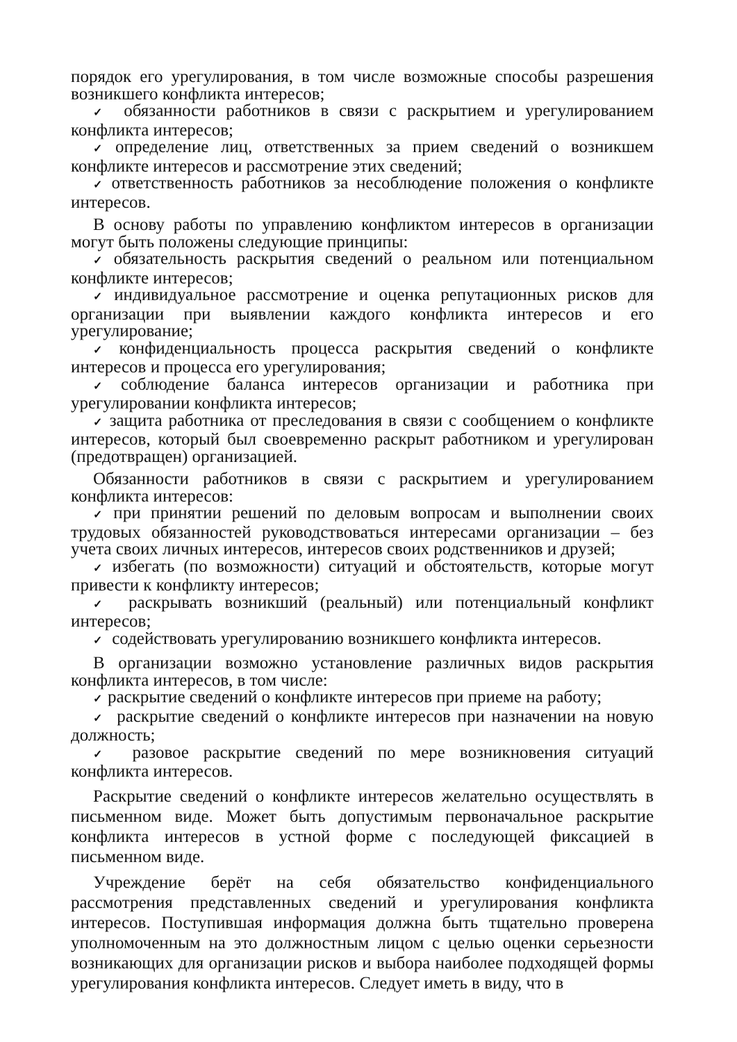порядок его урегулирования, в том числе возможные способы разрешения возникшего конфликта интересов;
✓ обязанности работников в связи с раскрытием и урегулированием конфликта интересов;
✓ определение лиц, ответственных за прием сведений о возникшем конфликте интересов и рассмотрение этих сведений;
✓ ответственность работников за несоблюдение положения о конфликте интересов.
В основу работы по управлению конфликтом интересов в организации могут быть положены следующие принципы:
✓ обязательность раскрытия сведений о реальном или потенциальном конфликте интересов;
✓ индивидуальное рассмотрение и оценка репутационных рисков для организации при выявлении каждого конфликта интересов и его урегулирование;
✓ конфиденциальность процесса раскрытия сведений о конфликте интересов и процесса его урегулирования;
✓ соблюдение баланса интересов организации и работника при урегулировании конфликта интересов;
✓ защита работника от преследования в связи с сообщением о конфликте интересов, который был своевременно раскрыт работником и урегулирован (предотвращен) организацией.
Обязанности работников в связи с раскрытием и урегулированием конфликта интересов:
✓ при принятии решений по деловым вопросам и выполнении своих трудовых обязанностей руководствоваться интересами организации – без учета своих личных интересов, интересов своих родственников и друзей;
✓ избегать (по возможности) ситуаций и обстоятельств, которые могут привести к конфликту интересов;
✓ раскрывать возникший (реальный) или потенциальный конфликт интересов;
✓ содействовать урегулированию возникшего конфликта интересов.
В организации возможно установление различных видов раскрытия конфликта интересов, в том числе:
✓ раскрытие сведений о конфликте интересов при приеме на работу;
✓ раскрытие сведений о конфликте интересов при назначении на новую должность;
✓ разовое раскрытие сведений по мере возникновения ситуаций конфликта интересов.
Раскрытие сведений о конфликте интересов желательно осуществлять в письменном виде. Может быть допустимым первоначальное раскрытие конфликта интересов в устной форме с последующей фиксацией в письменном виде.
Учреждение берёт на себя обязательство конфиденциального рассмотрения представленных сведений и урегулирования конфликта интересов. Поступившая информация должна быть тщательно проверена уполномоченным на это должностным лицом с целью оценки серьезности возникающих для организации рисков и выбора наиболее подходящей формы урегулирования конфликта интересов. Следует иметь в виду, что в